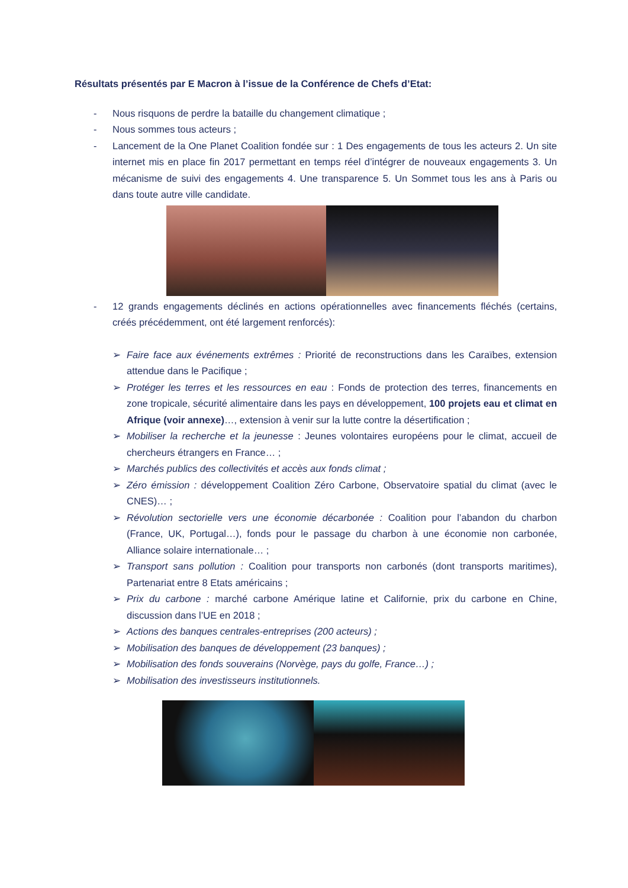Résultats présentés par E Macron à l’issue de la Conférence de Chefs d’Etat:
- Nous risquons de perdre la bataille du changement climatique ;
- Nous sommes tous acteurs ;
- Lancement de la One Planet Coalition fondée sur : 1 Des engagements de tous les acteurs 2. Un site internet mis en place fin 2017 permettant en temps réel d’intégrer de nouveaux engagements 3. Un mécanisme de suivi des engagements 4. Une transparence 5. Un Sommet tous les ans à Paris ou dans toute autre ville candidate.
- 12 grands engagements déclinés en actions opérationnelles avec financements fléchés (certains, créés précédemment, ont été largement renforcés):
➢ Faire face aux événements extrêmes : Priorité de reconstructions dans les Caraïbes, extension attendue dans le Pacifique ;
➢ Protéger les terres et les ressources en eau : Fonds de protection des terres, financements en zone tropicale, sécurité alimentaire dans les pays en développement, 100 projets eau et climat en Afrique (voir annexe)…, extension à venir sur la lutte contre la désertification ;
➢ Mobiliser la recherche et la jeunesse : Jeunes volontaires européens pour le climat, accueil de chercheurs étrangers en France… ;
➢ Marchés publics des collectivités et accès aux fonds climat ;
➢ Zéro émission : développement Coalition Zéro Carbone, Observatoire spatial du climat (avec le CNES)… ;
➢ Révolution sectorielle vers une économie décarbonée : Coalition pour l’abandon du charbon (France, UK, Portugal…), fonds pour le passage du charbon à une économie non carbonée, Alliance solaire internationale… ;
➢ Transport sans pollution : Coalition pour transports non carbonés (dont transports maritimes), Partenariat entre 8 Etats américains ;
➢ Prix du carbone : marché carbone Amérique latine et Californie, prix du carbone en Chine, discussion dans l’UE en 2018 ;
➢ Actions des banques centrales-entreprises (200 acteurs) ;
➢ Mobilisation des banques de développement (23 banques) ;
➢ Mobilisation des fonds souverains (Norvège, pays du golfe, France…) ;
➢ Mobilisation des investisseurs institutionnels.